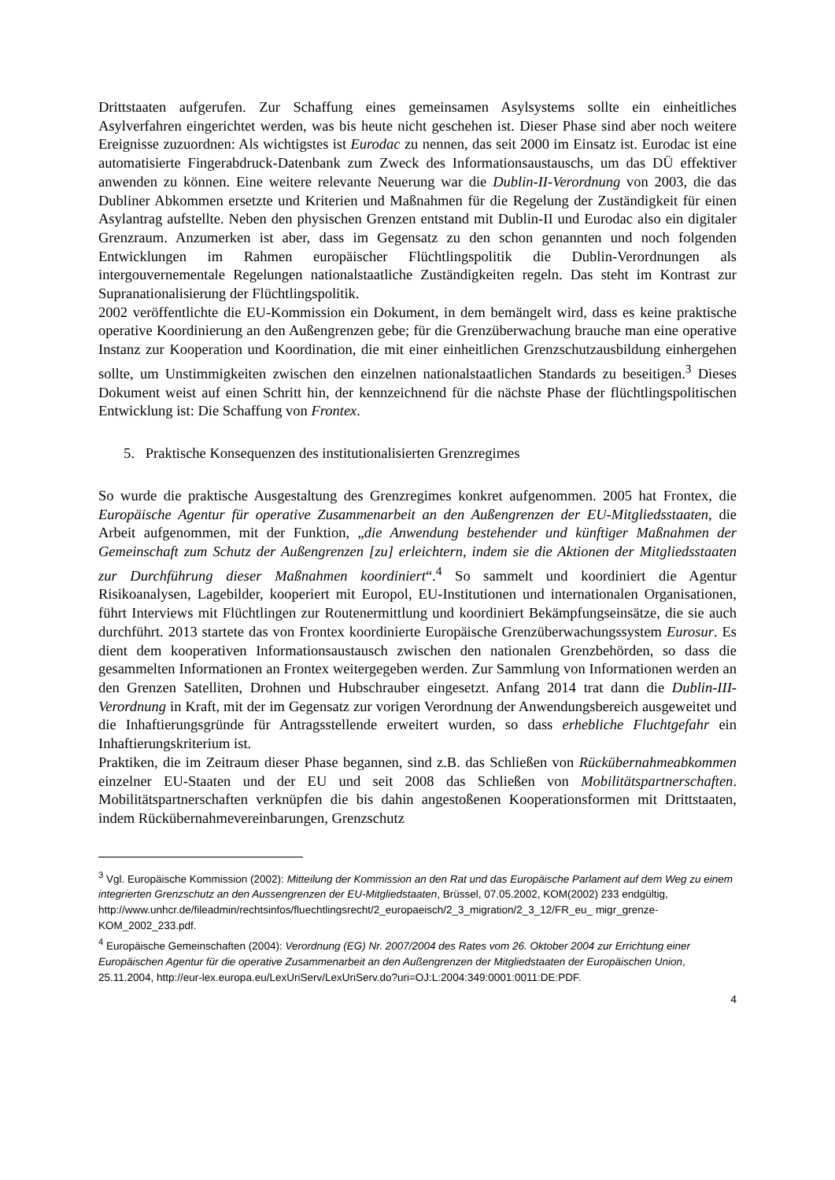Drittstaaten aufgerufen. Zur Schaffung eines gemeinsamen Asylsystems sollte ein einheitliches Asylverfahren eingerichtet werden, was bis heute nicht geschehen ist. Dieser Phase sind aber noch weitere Ereignisse zuzuordnen: Als wichtigstes ist Eurodac zu nennen, das seit 2000 im Einsatz ist. Eurodac ist eine automatisierte Fingerabdruck-Datenbank zum Zweck des Informationsaustauschs, um das DÜ effektiver anwenden zu können. Eine weitere relevante Neuerung war die Dublin-II-Verordnung von 2003, die das Dubliner Abkommen ersetzte und Kriterien und Maßnahmen für die Regelung der Zuständigkeit für einen Asylantrag aufstellte. Neben den physischen Grenzen entstand mit Dublin-II und Eurodac also ein digitaler Grenzraum. Anzumerken ist aber, dass im Gegensatz zu den schon genannten und noch folgenden Entwicklungen im Rahmen europäischer Flüchtlingspolitik die Dublin-Verordnungen als intergouvernementale Regelungen nationalstaatliche Zuständigkeiten regeln. Das steht im Kontrast zur Supranationalisierung der Flüchtlingspolitik.
2002 veröffentlichte die EU-Kommission ein Dokument, in dem bemängelt wird, dass es keine praktische operative Koordinierung an den Außengrenzen gebe; für die Grenzüberwachung brauche man eine operative Instanz zur Kooperation und Koordination, die mit einer einheitlichen Grenzschutzausbildung einhergehen sollte, um Unstimmigkeiten zwischen den einzelnen nationalstaatlichen Standards zu beseitigen.<sup>3</sup> Dieses Dokument weist auf einen Schritt hin, der kennzeichnend für die nächste Phase der flüchtlingspolitischen Entwicklung ist: Die Schaffung von Frontex.
5. Praktische Konsequenzen des institutionalisierten Grenzregimes
So wurde die praktische Ausgestaltung des Grenzregimes konkret aufgenommen. 2005 hat Frontex, die Europäische Agentur für operative Zusammenarbeit an den Außengrenzen der EU-Mitgliedsstaaten, die Arbeit aufgenommen, mit der Funktion, „die Anwendung bestehender und künftiger Maßnahmen der Gemeinschaft zum Schutz der Außengrenzen [zu] erleichtern, indem sie die Aktionen der Mitgliedsstaaten zur Durchführung dieser Maßnahmen koordiniert“.<sup>4</sup> So sammelt und koordiniert die Agentur Risikoanalysen, Lagebilder, kooperiert mit Europol, EU-Institutionen und internationalen Organisationen, führt Interviews mit Flüchtlingen zur Routenermittlung und koordiniert Bekämpfungseinsätze, die sie auch durchführt. 2013 startete das von Frontex koordinierte Europäische Grenzüberwachungssystem Eurosur. Es dient dem kooperativen Informationsaustausch zwischen den nationalen Grenzbehörden, so dass die gesammelten Informationen an Frontex weitergegeben werden. Zur Sammlung von Informationen werden an den Grenzen Satelliten, Drohnen und Hubschrauber eingesetzt. Anfang 2014 trat dann die Dublin-III-Verordnung in Kraft, mit der im Gegensatz zur vorigen Verordnung der Anwendungsbereich ausgeweitet und die Inhaftierungsgründe für Antragsstellende erweitert wurden, so dass erhebliche Fluchtgefahr ein Inhaftierungskriterium ist.
Praktiken, die im Zeitraum dieser Phase begannen, sind z.B. das Schließen von Rückübernahmeabkommen einzelner EU-Staaten und der EU und seit 2008 das Schließen von Mobilitätspartnerschaften. Mobilitätspartnerschaften verknüpfen die bis dahin angestoßenen Kooperationsformen mit Drittstaaten, indem Rückübernahmevereinbarungen, Grenzschutz
<sup>3</sup> Vgl. Europäische Kommission (2002): Mitteilung der Kommission an den Rat und das Europäische Parlament auf dem Weg zu einem integrierten Grenzschutz an den Aussengrenzen der EU-Mitgliedstaaten, Brüssel, 07.05.2002, KOM(2002) 233 endgültig,
http://www.unhcr.de/fileadmin/rechtsinfos/fluechtlingsrecht/2_europaeisch/2_3_migration/2_3_12/FR_eu_ migr_grenze-KOM_2002_233.pdf.
<sup>4</sup> Europäische Gemeinschaften (2004): Verordnung (EG) Nr. 2007/2004 des Rates vom 26. Oktober 2004 zur Errichtung einer Europäischen Agentur für die operative Zusammenarbeit an den Außengrenzen der Mitgliedstaaten der Europäischen Union, 25.11.2004, http://eur-lex.europa.eu/LexUriServ/LexUriServ.do?uri=OJ:L:2004:349:0001:0011:DE:PDF.
4